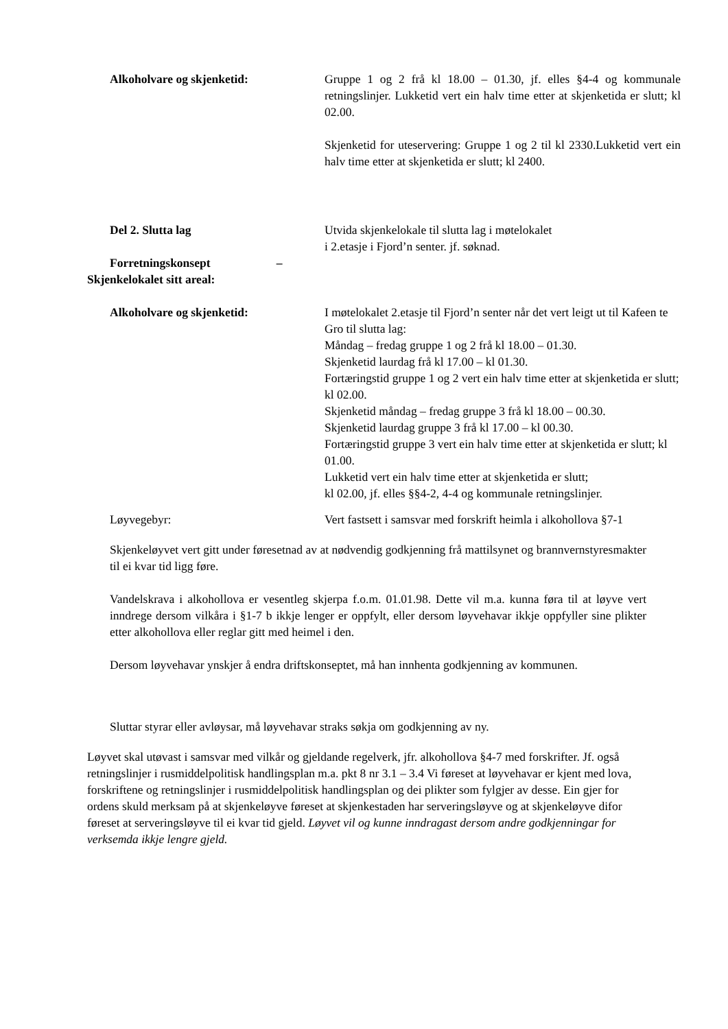Alkoholvare og skjenketid: Gruppe 1 og 2 frå kl 18.00 – 01.30, jf. elles §4-4 og kommunale retningslinjer. Lukketid vert ein halv time etter at skjenketida er slutt; kl 02.00.
Skjenketid for uteservering: Gruppe 1 og 2 til kl 2330.Lukketid vert ein halv time etter at skjenketida er slutt; kl 2400.
Del 2. Slutta lag
Forretningskonsept –
Skjenkelokalet sitt areal:
Utvida skjenkelokale til slutta lag i møtelokalet
i 2.etasje i Fjord’n senter. jf. søknad.
Alkoholvare og skjenketid: I møtelokalet 2.etasje til Fjord’n senter når det vert leigt ut til Kafeen te Gro til slutta lag:
Måndag – fredag gruppe 1 og 2 frå kl 18.00 – 01.30.
Skjenketid laurdag frå kl 17.00 – kl 01.30.
Fortæringstid gruppe 1 og 2 vert ein halv time etter at skjenketida er slutt; kl 02.00.
Skjenketid måndag – fredag gruppe 3 frå kl 18.00 – 00.30.
Skjenketid laurdag gruppe 3 frå kl 17.00 – kl 00.30.
Fortæringstid gruppe 3 vert ein halv time etter at skjenketida er slutt; kl 01.00.
Lukketid vert ein halv time etter at skjenketida er slutt;
kl 02.00, jf. elles §§4-2, 4-4 og kommunale retningslinjer.
Løyvegebyr: Vert fastsett i samsvar med forskrift heimla i alkohollova §7-1
Skjenkeløyvet vert gitt under føresetnad av at nødvendig godkjenning frå mattilsynet og brannvernstyresmakter til ei kvar tid ligg føre.
Vandelskrava i alkohollova er vesentleg skjerpa f.o.m. 01.01.98. Dette vil m.a. kunna føra til at løyve vert inndrege dersom vilkåra i §1-7 b ikkje lenger er oppfylt, eller dersom løyvehavar ikkje oppfyller sine plikter etter alkohollova eller reglar gitt med heimel i den.
Dersom løyvehavar ynskjer å endra driftskonseptet, må han innhenta godkjenning av kommunen.
Sluttar styrar eller avløysar, må løyvehavar straks søkja om godkjenning av ny.
Løyvet skal utøvast i samsvar med vilkår og gjeldande regelverk, jfr. alkohollova §4-7 med forskrifter. Jf. også retningslinjer i rusmiddelpolitisk handlingsplan m.a. pkt 8 nr 3.1 – 3.4 Vi føreset at løyvehavar er kjent med lova, forskriftene og retningslinjer i rusmiddelpolitisk handlingsplan og dei plikter som fylgjer av desse. Ein gjer for ordens skuld merksam på at skjenkeløyve føreset at skjenkestaden har serveringsløyve og at skjenkeløyve difor føreset at serveringsløyve til ei kvar tid gjeld. Løyvet vil og kunne inndragast dersom andre godkjenningar for verksemda ikkje lengre gjeld.